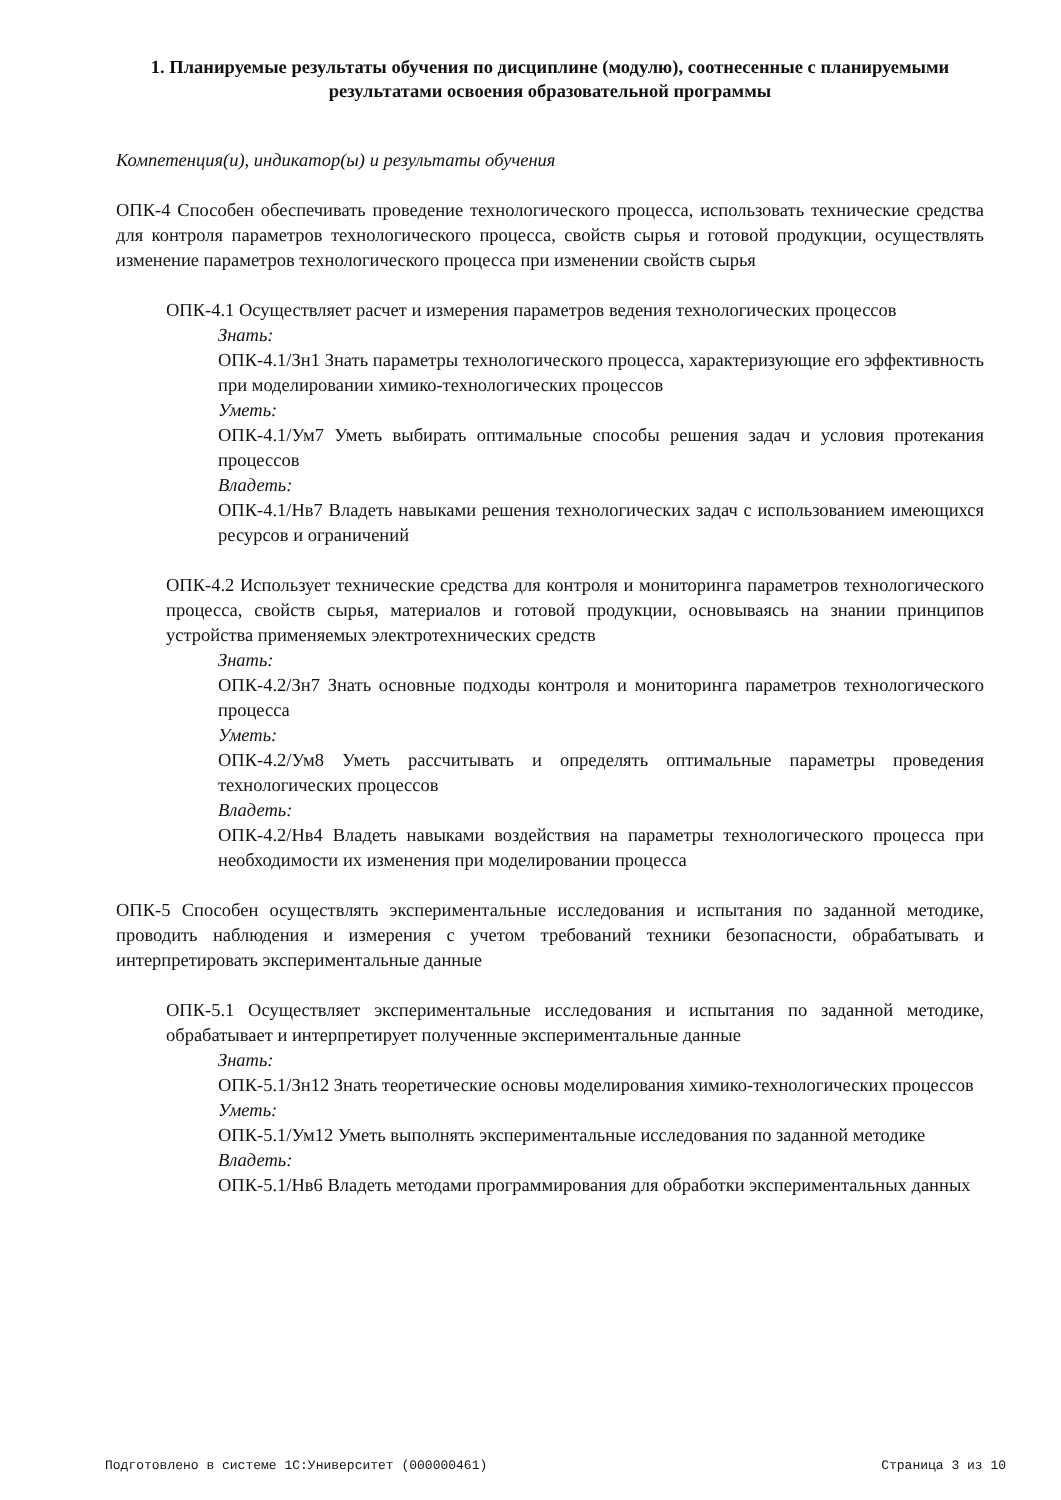1. Планируемые результаты обучения по дисциплине (модулю), соотнесенные с планируемыми результатами освоения образовательной программы
Компетенция(и), индикатор(ы) и результаты обучения
ОПК-4 Способен обеспечивать проведение технологического процесса, использовать технические средства для контроля параметров технологического процесса, свойств сырья и готовой продукции, осуществлять изменение параметров технологического процесса при изменении свойств сырья
ОПК-4.1 Осуществляет расчет и измерения параметров ведения технологических процессов
Знать:
ОПК-4.1/Зн1 Знать параметры технологического процесса, характеризующие его эффективность при моделировании химико-технологических процессов
Уметь:
ОПК-4.1/Ум7 Уметь выбирать оптимальные способы решения задач и условия протекания процессов
Владеть:
ОПК-4.1/Нв7 Владеть навыками решения технологических задач с использованием имеющихся ресурсов и ограничений
ОПК-4.2 Использует технические средства для контроля и мониторинга параметров технологического процесса, свойств сырья, материалов и готовой продукции, основываясь на знании принципов устройства применяемых электротехнических средств
Знать:
ОПК-4.2/Зн7 Знать основные подходы контроля и мониторинга параметров технологического процесса
Уметь:
ОПК-4.2/Ум8 Уметь рассчитывать и определять оптимальные параметры проведения технологических процессов
Владеть:
ОПК-4.2/Нв4 Владеть навыками воздействия на параметры технологического процесса при необходимости их изменения при моделировании процесса
ОПК-5 Способен осуществлять экспериментальные исследования и испытания по заданной методике, проводить наблюдения и измерения с учетом требований техники безопасности, обрабатывать и интерпретировать экспериментальные данные
ОПК-5.1 Осуществляет экспериментальные исследования и испытания по заданной методике, обрабатывает и интерпретирует полученные экспериментальные данные
Знать:
ОПК-5.1/Зн12 Знать теоретические основы моделирования химико-технологических процессов
Уметь:
ОПК-5.1/Ум12 Уметь выполнять экспериментальные исследования по заданной методике
Владеть:
ОПК-5.1/Нв6 Владеть методами программирования для обработки экспериментальных данных
Подготовлено в системе 1С:Университет (000000461) Страница 3 из 10